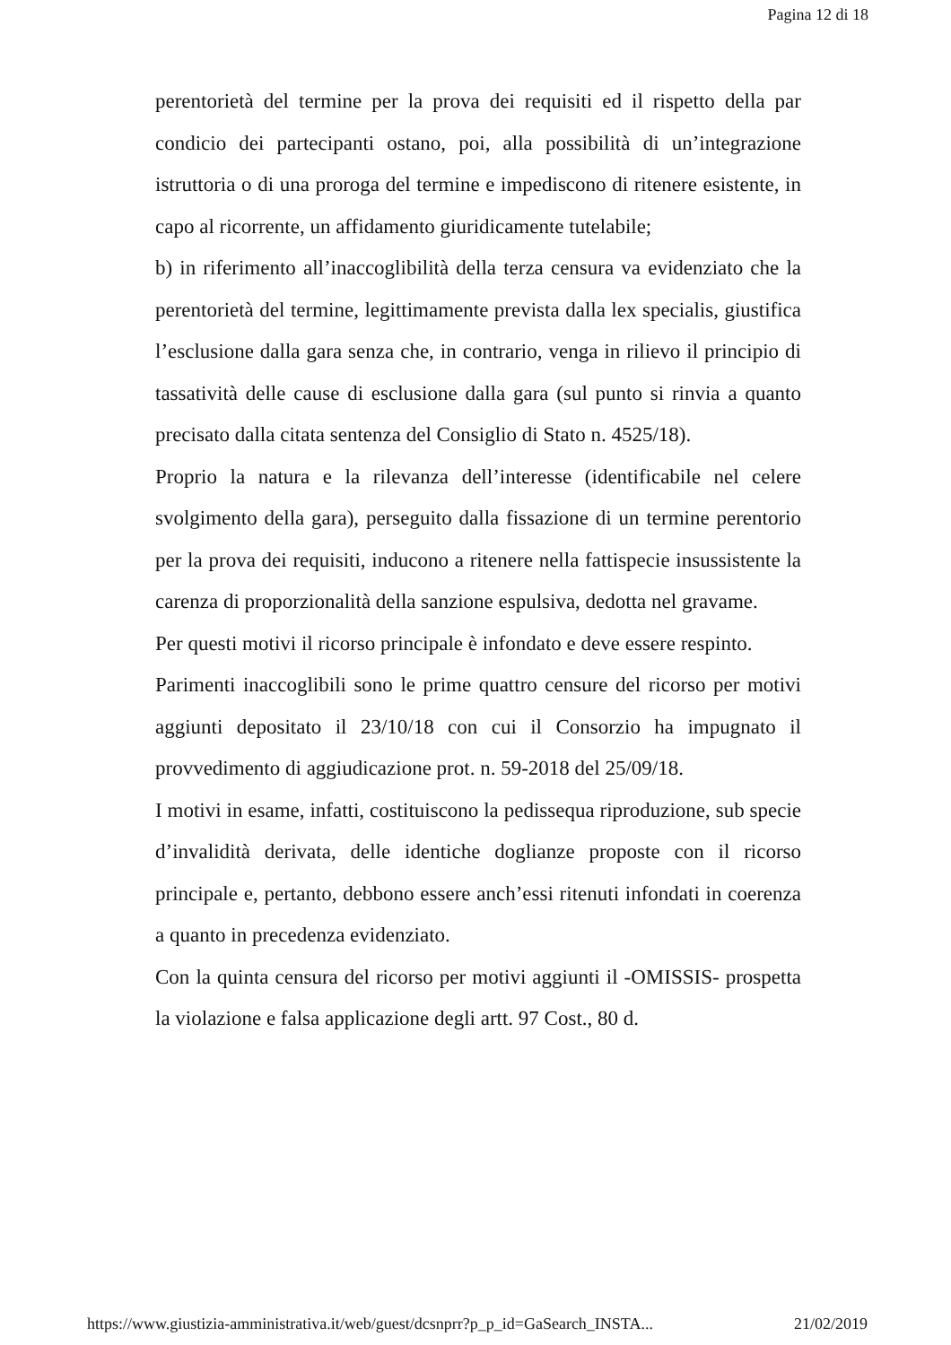Pagina 12 di 18
perentorietà del termine per la prova dei requisiti ed il rispetto della par condicio dei partecipanti ostano, poi, alla possibilità di un’integrazione istruttoria o di una proroga del termine e impediscono di ritenere esistente, in capo al ricorrente, un affidamento giuridicamente tutelabile;
b) in riferimento all’inaccoglibilità della terza censura va evidenziato che la perentorietà del termine, legittimamente prevista dalla lex specialis, giustifica l’esclusione dalla gara senza che, in contrario, venga in rilievo il principio di tassatività delle cause di esclusione dalla gara (sul punto si rinvia a quanto precisato dalla citata sentenza del Consiglio di Stato n. 4525/18).
Proprio la natura e la rilevanza dell’interesse (identificabile nel celere svolgimento della gara), perseguito dalla fissazione di un termine perentorio per la prova dei requisiti, inducono a ritenere nella fattispecie insussistente la carenza di proporzionalità della sanzione espulsiva, dedotta nel gravame.
Per questi motivi il ricorso principale è infondato e deve essere respinto.
Parimenti inaccoglibili sono le prime quattro censure del ricorso per motivi aggiunti depositato il 23/10/18 con cui il Consorzio ha impugnato il provvedimento di aggiudicazione prot. n. 59-2018 del 25/09/18.
I motivi in esame, infatti, costituiscono la pedissequa riproduzione, sub specie d’invalidità derivata, delle identiche doglianze proposte con il ricorso principale e, pertanto, debbono essere anch’essi ritenuti infondati in coerenza a quanto in precedenza evidenziato.
Con la quinta censura del ricorso per motivi aggiunti il -OMISSIS- prospetta la violazione e falsa applicazione degli artt. 97 Cost., 80 d.
https://www.giustizia-amministrativa.it/web/guest/dcsnprr?p_p_id=GaSearch_INSTA... 21/02/2019